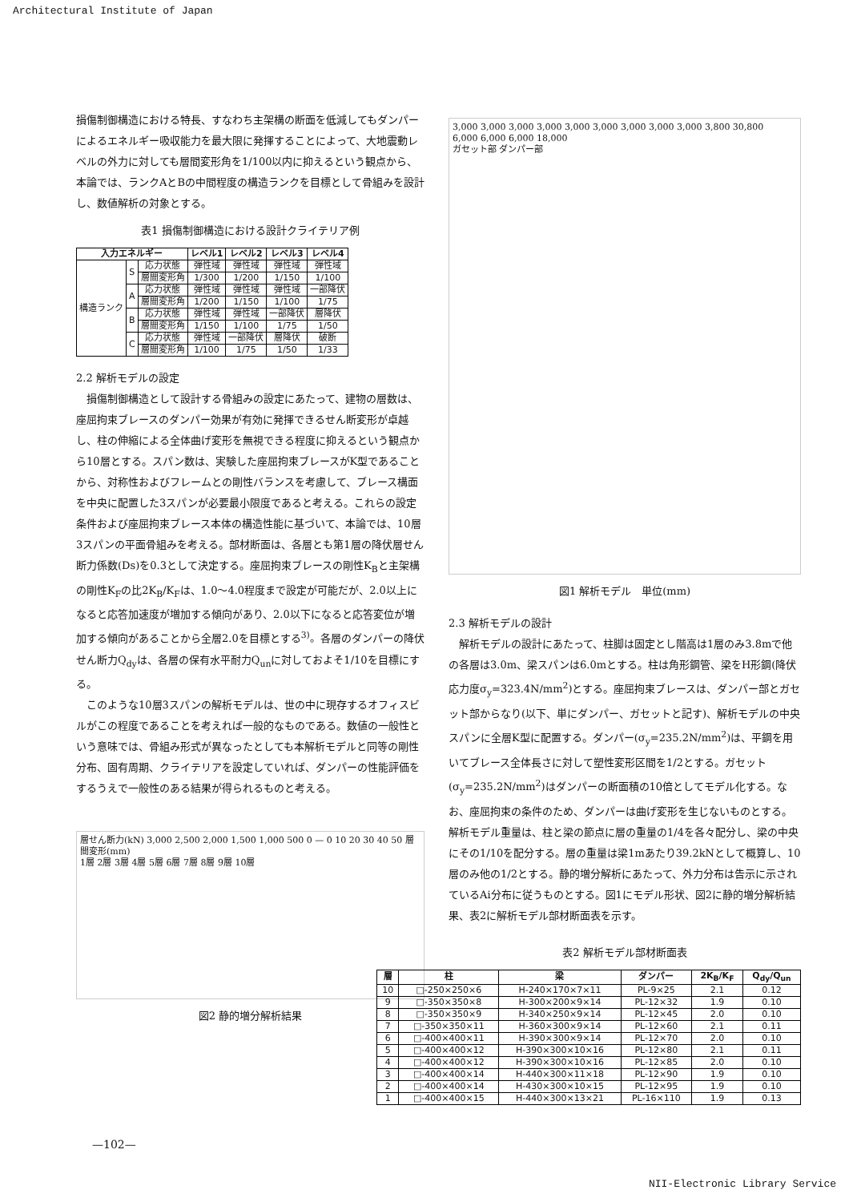Architectural Institute of Japan
損傷制御構造における特長、すなわち主架構の断面を低減してもダンパーによるエネルギー吸収能力を最大限に発揮することによって、大地震動レベルの外力に対しても層間変形角を1/100以内に抑えるという観点から、本論では、ランクAとBの中間程度の構造ランクを目標として骨組みを設計し、数値解析の対象とする。
表1 損傷制御構造における設計クライテリア例
| 入力エネルギー | | | レベル1 | レベル2 | レベル3 | レベル4 |
| --- | --- | --- | --- | --- | --- | --- |
| 構造ランク | S | 応力状態 | 弾性域 | 弾性域 | 弾性域 | 弾性域 |
| | | 層間変形角 | 1/300 | 1/200 | 1/150 | 1/100 |
| | A | 応力状態 | 弾性域 | 弾性域 | 弾性域 | 一部降伏 |
| | | 層間変形角 | 1/200 | 1/150 | 1/100 | 1/75 |
| | B | 応力状態 | 弾性域 | 弾性域 | 一部降伏 | 層降伏 |
| | | 層間変形角 | 1/150 | 1/100 | 1/75 | 1/50 |
| | C | 応力状態 | 弾性域 | 一部降伏 | 層降伏 | 破断 |
| | | 層間変形角 | 1/100 | 1/75 | 1/50 | 1/33 |
2.2 解析モデルの設定
損傷制御構造として設計する骨組みの設定にあたって、建物の層数は、座屈拘束ブレースのダンパー効果が有効に発揮できるせん断変形が卓越し、柱の伸縮による全体曲げ変形を無視できる程度に抑えるという観点から10層とする。スパン数は、実験した座屈拘束ブレースがK型であることから、対称性およびフレームとの剛性バランスを考慮して、ブレース構面を中央に配置した3スパンが必要最小限度であると考える。これらの設定条件および座屈拘束ブレース本体の構造性能に基づいて、本論では、10層3スパンの平面骨組みを考える。部材断面は、各層とも第1層の降伏層せん断力係数(Ds)を0.3として決定する。座屈拘束ブレースの剛性K<sub>B</sub>と主架構の剛性K<sub>F</sub>の比2K<sub>B</sub>/K<sub>F</sub>は、1.0〜4.0程度まで設定が可能だが、2.0以上になると応答加速度が増加する傾向があり、2.0以下になると応答変位が増加する傾向があることから全層2.0を目標とする<sup>3)</sup>。各層のダンパーの降伏せん断力Q<sub>dy</sub>は、各層の保有水平耐力Q<sub>un</sub>に対しておよそ1/10を目標にする。
このような10層3スパンの解析モデルは、世の中に現存するオフィスビルがこの程度であることを考えれば一般的なものである。数値の一般性という意味では、骨組み形式が異なったとしても本解析モデルと同等の剛性分布、固有周期、クライテリアを設定していれば、ダンパーの性能評価をするうえで一般性のある結果が得られるものと考える。
層せん断力(kN) 3,000 2,500 2,000 1,500 1,000 500 0 — 0 10 20 30 40 50 層間変形(mm)
1層 2層 3層 4層 5層 6層 7層 8層 9層 10層
図2 静的増分解析結果
3,000 3,000 3,000 3,000 3,000 3,000 3,000 3,000 3,000 3,800 30,800
6,000 6,000 6,000 18,000
ガセット部 ダンパー部
図1 解析モデル　単位(mm)
2.3 解析モデルの設計
解析モデルの設計にあたって、柱脚は固定とし階高は1層のみ3.8mで他の各層は3.0m、梁スパンは6.0mとする。柱は角形鋼管、梁をH形鋼(降伏応力度σ<sub>y</sub>=323.4N/mm<sup>2</sup>)とする。座屈拘束ブレースは、ダンパー部とガセット部からなり(以下、単にダンパー、ガセットと記す)、解析モデルの中央スパンに全層K型に配置する。ダンパー(σ<sub>y</sub>=235.2N/mm<sup>2</sup>)は、平鋼を用いてブレース全体長さに対して塑性変形区間を1/2とする。ガセット(σ<sub>y</sub>=235.2N/mm<sup>2</sup>)はダンパーの断面積の10倍としてモデル化する。なお、座屈拘束の条件のため、ダンパーは曲げ変形を生じないものとする。解析モデル重量は、柱と梁の節点に層の重量の1/4を各々配分し、梁の中央にその1/10を配分する。層の重量は梁1mあたり39.2kNとして概算し、10層のみ他の1/2とする。静的増分解析にあたって、外力分布は告示に示されているAi分布に従うものとする。図1にモデル形状、図2に静的増分解析結果、表2に解析モデル部材断面表を示す。
表2 解析モデル部材断面表
| 層 | 柱 | 梁 | ダンパー | 2K<sub>B</sub>/K<sub>F</sub> | Q<sub>dy</sub>/Q<sub>un</sub> |
| --- | --- | --- | --- | --- | --- |
| 10 | □-250×250×6 | H-240×170×7×11 | PL-9×25 | 2.1 | 0.12 |
| 9 | □-350×350×8 | H-300×200×9×14 | PL-12×32 | 1.9 | 0.10 |
| 8 | □-350×350×9 | H-340×250×9×14 | PL-12×45 | 2.0 | 0.10 |
| 7 | □-350×350×11 | H-360×300×9×14 | PL-12×60 | 2.1 | 0.11 |
| 6 | □-400×400×11 | H-390×300×9×14 | PL-12×70 | 2.0 | 0.10 |
| 5 | □-400×400×12 | H-390×300×10×16 | PL-12×80 | 2.1 | 0.11 |
| 4 | □-400×400×12 | H-390×300×10×16 | PL-12×85 | 2.0 | 0.10 |
| 3 | □-400×400×14 | H-440×300×11×18 | PL-12×90 | 1.9 | 0.10 |
| 2 | □-400×400×14 | H-430×300×10×15 | PL-12×95 | 1.9 | 0.10 |
| 1 | □-400×400×15 | H-440×300×13×21 | PL-16×110 | 1.9 | 0.13 |
—102—
NII-Electronic Library Service